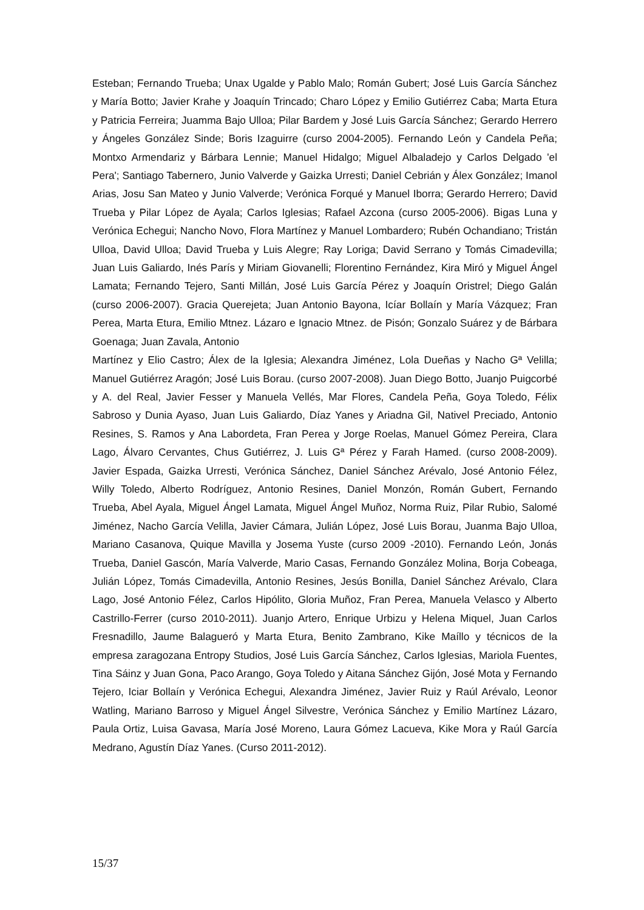Esteban; Fernando Trueba; Unax Ugalde y Pablo Malo; Román Gubert; José Luis García Sánchez y María Botto; Javier Krahe y Joaquín Trincado; Charo López y Emilio Gutiérrez Caba; Marta Etura y Patricia Ferreira; Juamma Bajo Ulloa; Pilar Bardem y José Luis García Sánchez; Gerardo Herrero y Ángeles González Sinde; Boris Izaguirre (curso 2004-2005). Fernando León y Candela Peña; Montxo Armendariz y Bárbara Lennie; Manuel Hidalgo; Miguel Albaladejo y Carlos Delgado 'el Pera'; Santiago Tabernero, Junio Valverde y Gaizka Urresti; Daniel Cebrián y Álex González; Imanol Arias, Josu San Mateo y Junio Valverde; Verónica Forqué y Manuel Iborra; Gerardo Herrero; David Trueba y Pilar López de Ayala; Carlos Iglesias; Rafael Azcona (curso 2005-2006). Bigas Luna y Verónica Echegui; Nancho Novo, Flora Martínez y Manuel Lombardero; Rubén Ochandiano; Tristán Ulloa, David Ulloa; David Trueba y Luis Alegre; Ray Loriga; David Serrano y Tomás Cimadevilla; Juan Luis Galiardo, Inés París y Miriam Giovanelli; Florentino Fernández, Kira Miró y Miguel Ángel Lamata; Fernando Tejero, Santi Millán, José Luis García Pérez y Joaquín Oristrel; Diego Galán (curso 2006-2007). Gracia Querejeta; Juan Antonio Bayona, Icíar Bollaín y María Vázquez; Fran Perea, Marta Etura, Emilio Mtnez. Lázaro e Ignacio Mtnez. de Pisón; Gonzalo Suárez y de Bárbara Goenaga; Juan Zavala, Antonio
Martínez y Elio Castro; Álex de la Iglesia; Alexandra Jiménez, Lola Dueñas y Nacho Gª Velilla; Manuel Gutiérrez Aragón; José Luis Borau. (curso 2007-2008). Juan Diego Botto, Juanjo Puigcorbé y A. del Real, Javier Fesser y Manuela Vellés, Mar Flores, Candela Peña, Goya Toledo, Félix Sabroso y Dunia Ayaso, Juan Luis Galiardo, Díaz Yanes y Ariadna Gil, Nativel Preciado, Antonio Resines, S. Ramos y Ana Labordeta, Fran Perea y Jorge Roelas, Manuel Gómez Pereira, Clara Lago, Álvaro Cervantes, Chus Gutiérrez, J. Luis Gª Pérez y Farah Hamed. (curso 2008-2009). Javier Espada, Gaizka Urresti, Verónica Sánchez, Daniel Sánchez Arévalo, José Antonio Félez, Willy Toledo, Alberto Rodríguez, Antonio Resines, Daniel Monzón, Román Gubert, Fernando Trueba, Abel Ayala, Miguel Ángel Lamata, Miguel Ángel Muñoz, Norma Ruiz, Pilar Rubio, Salomé Jiménez, Nacho García Velilla, Javier Cámara, Julián López, José Luis Borau, Juanma Bajo Ulloa, Mariano Casanova, Quique Mavilla y Josema Yuste (curso 2009 -2010). Fernando León, Jonás Trueba, Daniel Gascón, María Valverde, Mario Casas, Fernando González Molina, Borja Cobeaga, Julián López, Tomás Cimadevilla, Antonio Resines, Jesús Bonilla, Daniel Sánchez Arévalo, Clara Lago, José Antonio Félez, Carlos Hipólito, Gloria Muñoz, Fran Perea, Manuela Velasco y Alberto Castrillo-Ferrer (curso 2010-2011). Juanjo Artero, Enrique Urbizu y Helena Miquel, Juan Carlos Fresnadillo, Jaume Balagueró y Marta Etura, Benito Zambrano, Kike Maíllo y técnicos de la empresa zaragozana Entropy Studios, José Luis García Sánchez, Carlos Iglesias, Mariola Fuentes, Tina Sáinz y Juan Gona, Paco Arango, Goya Toledo y Aitana Sánchez Gijón, José Mota y Fernando Tejero, Iciar Bollaín y Verónica Echegui, Alexandra Jiménez, Javier Ruiz y Raúl Arévalo, Leonor Watling, Mariano Barroso y Miguel Ángel Silvestre, Verónica Sánchez y Emilio Martínez Lázaro, Paula Ortiz, Luisa Gavasa, María José Moreno, Laura Gómez Lacueva, Kike Mora y Raúl García Medrano, Agustín Díaz Yanes. (Curso 2011-2012).
15/37